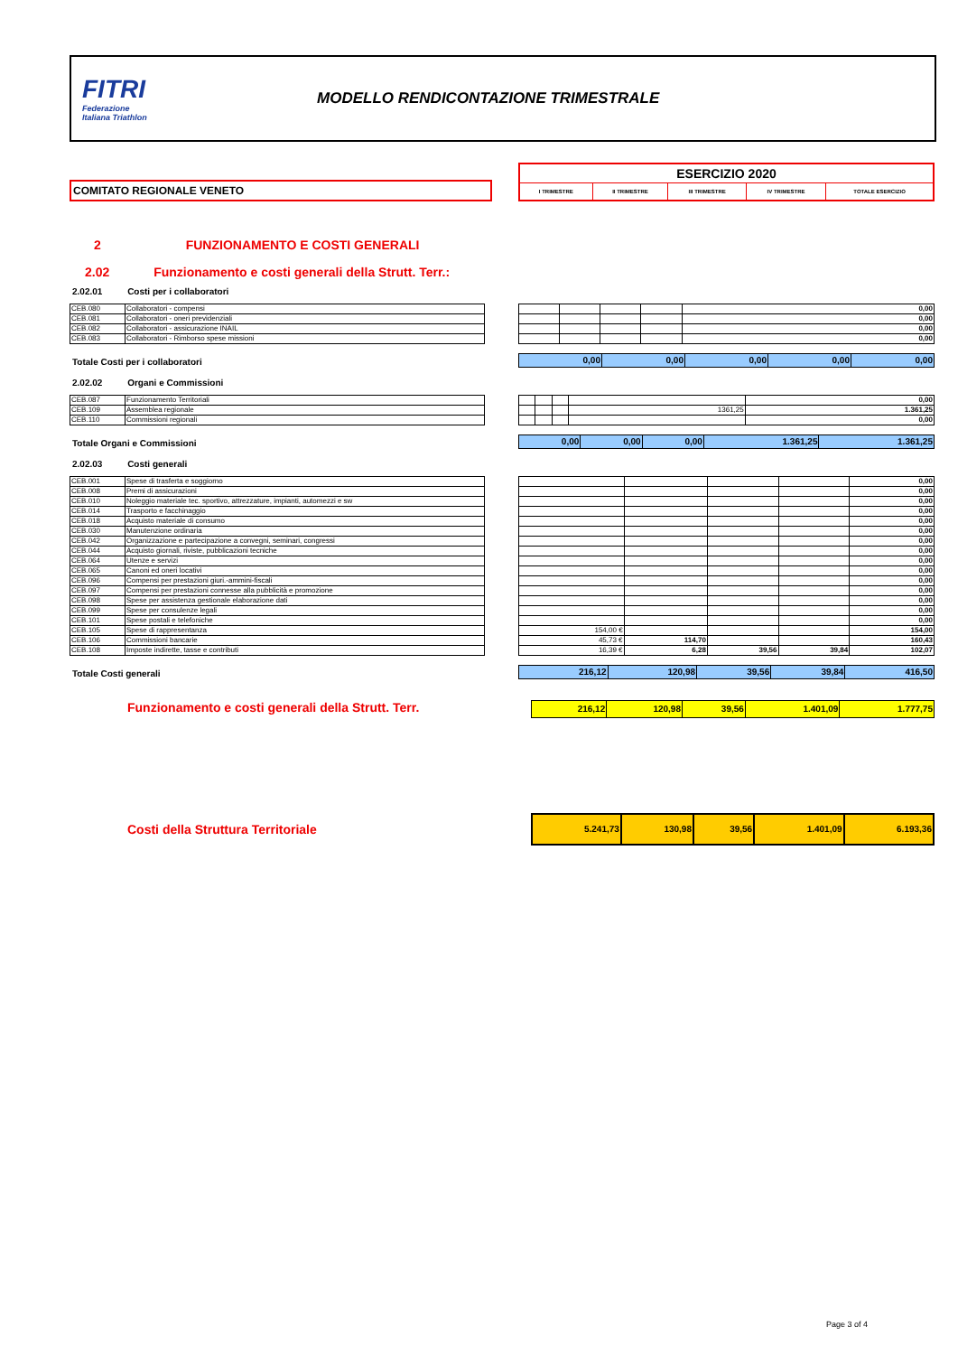FITRI
Federazione
Italiana Triathlon
MODELLO RENDICONTAZIONE TRIMESTRALE
COMITATO REGIONALE VENETO
| ESERCIZIO 2020 | | | | |
| I TRIMESTRE | II TRIMESTRE | III TRIMESTRE | IV TRIMESTRE | TOTALE ESERCIZIO |
2 FUNZIONAMENTO E COSTI GENERALI
2.02 Funzionamento e costi generali della Strutt. Terr.:
2.02.01 Costi per i collaboratori
| CEB.080 | Collaboratori - compensi |
| CEB.081 | Collaboratori - oneri previdenziali |
| CEB.082 | Collaboratori - assicurazione INAIL |
| CEB.083 | Collaboratori - Rimborso spese missioni |
| | | | | 0,00 |
| | | | | 0,00 |
| | | | | 0,00 |
| | | | | 0,00 |
Totale Costi per i collaboratori
| 0,00 | 0,00 | 0,00 | 0,00 | 0,00 |
2.02.02 Organi e Commissioni
| CEB.087 | Funzionamento Territoriali |
| CEB.109 | Assemblea regionale |
| CEB.110 | Commissioni regionali |
| | | | | 0,00 |
| | | | 1361,25 | 1.361,25 |
| | | | | 0,00 |
Totale Organi e Commissioni
| 0,00 | 0,00 | 0,00 | 1.361,25 | 1.361,25 |
2.02.03 Costi generali
| CEB.001 | Spese di trasferta e soggiorno |
| CEB.008 | Premi di assicurazioni |
| CEB.010 | Noleggio materiale tec. sportivo, attrezzature, impianti, automezzi e sw |
| CEB.014 | Trasporto e facchinaggio |
| CEB.018 | Acquisto materiale di consumo |
| CEB.030 | Manutenzione ordinaria |
| CEB.042 | Organizzazione e partecipazione a convegni, seminari, congressi |
| CEB.044 | Acquisto giornali, riviste, pubblicazioni tecniche |
| CEB.064 | Utenze e servizi |
| CEB.065 | Canoni ed oneri locativi |
| CEB.096 | Compensi per prestazioni giuri.-ammini-fiscali |
| CEB.097 | Compensi per prestazioni connesse alla pubblicità e promozione |
| CEB.098 | Spese per assistenza gestionale elaborazione dati |
| CEB.099 | Spese per consulenze legali |
| CEB.101 | Spese postali e telefoniche |
| CEB.105 | Spese di rappresentanza |
| CEB.106 | Commissioni bancarie |
| CEB.108 | Imposte indirette, tasse e contributi |
| | | | | 0,00 |
| | | | | 0,00 |
| | | | | 0,00 |
| | | | | 0,00 |
| | | | | 0,00 |
| | | | | 0,00 |
| | | | | 0,00 |
| | | | | 0,00 |
| | | | | 0,00 |
| | | | | 0,00 |
| | | | | 0,00 |
| | | | | 0,00 |
| | | | | 0,00 |
| | | | | 0,00 |
| | | | | 0,00 |
| 154,00 € | | | | 154,00 |
| 45,73 € | 114,70 | | | 160,43 |
| 16,39 € | 6,28 | 39,56 | 39,84 | 102,07 |
Totale Costi generali
| 216,12 | 120,98 | 39,56 | 39,84 | 416,50 |
Funzionamento e costi generali della Strutt. Terr.
| 216,12 | 120,98 | 39,56 | 1.401,09 | 1.777,75 |
Costi della Struttura Territoriale
| 5.241,73 | 130,98 | 39,56 | 1.401,09 | 6.193,36 |
Page 3 of 4